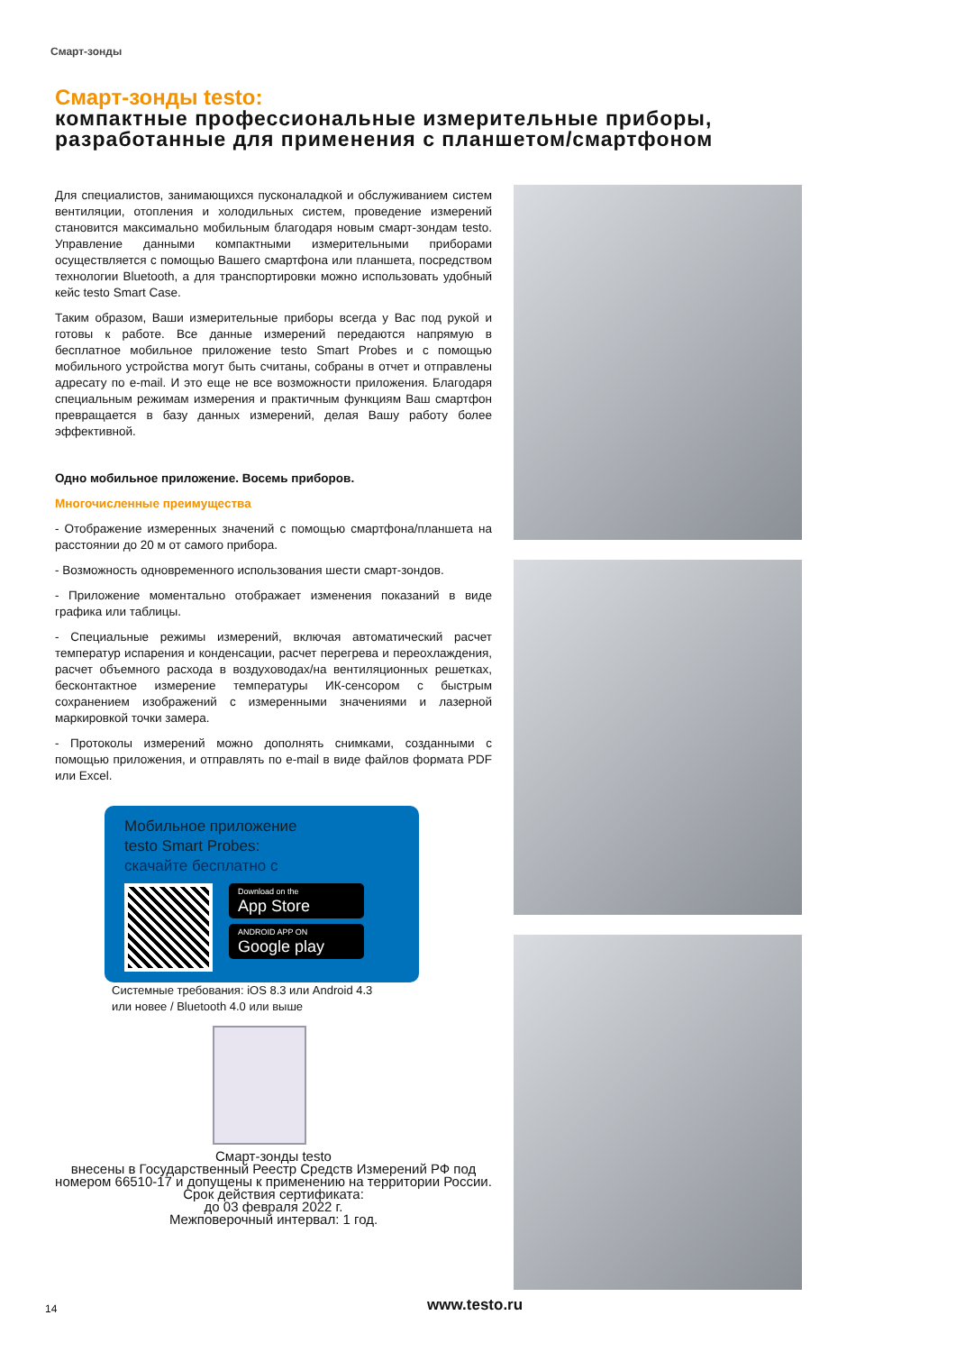Смарт-зонды
Смарт-зонды testo:
компактные профессиональные измерительные приборы, разработанные для применения с планшетом/смартфоном
Для специалистов, занимающихся пусконаладкой и обслуживанием систем вентиляции, отопления и холодильных систем, проведение измерений становится максимально мобильным благодаря новым смарт-зондам testo. Управление данными компактными измерительными приборами осуществляется с помощью Вашего смартфона или планшета, посредством технологии Bluetooth, а для транспортировки можно использовать удобный кейс testo Smart Case.
Таким образом, Ваши измерительные приборы всегда у Вас под рукой и готовы к работе. Все данные измерений передаются напрямую в бесплатное мобильное приложение testo Smart Probes и с помощью мобильного устройства могут быть считаны, собраны в отчет и отправлены адресату по e-mail. И это еще не все возможности приложения. Благодаря специальным режимам измерения и практичным функциям Ваш смартфон превращается в базу данных измерений, делая Вашу работу более эффективной.
Одно мобильное приложение. Восемь приборов.
Многочисленные преимущества
- Отображение измеренных значений с помощью смартфона/планшета на расстоянии до 20 м от самого прибора.
- Возможность одновременного использования шести смарт-зондов.
- Приложение моментально отображает изменения показаний в виде графика или таблицы.
- Специальные режимы измерений, включая автоматический расчет температур испарения и конденсации, расчет перегрева и переохлаждения, расчет объемного расхода в воздуховодах/на вентиляционных решетках, бесконтактное измерение температуры ИК-сенсором с быстрым сохранением изображений с измеренными значениями и лазерной маркировкой точки замера.
- Протоколы измерений можно дополнять снимками, созданными с помощью приложения, и отправлять по e-mail в виде файлов формата PDF или Excel.
Мобильное приложение
testo Smart Probes:
скачайте бесплатно с
Download on the
App Store
ANDROID APP ON
Google play
Системные требования: iOS 8.3 или Android 4.3
или новее / Bluetooth 4.0 или выше
Смарт-зонды testo
внесены в Государственный Реестр Средств Измерений РФ под номером 66510-17 и допущены к применению на территории России. Срок действия сертификата:
до 03 февраля 2022 г.
Межповерочный интервал: 1 год.
14 www.testo.ru